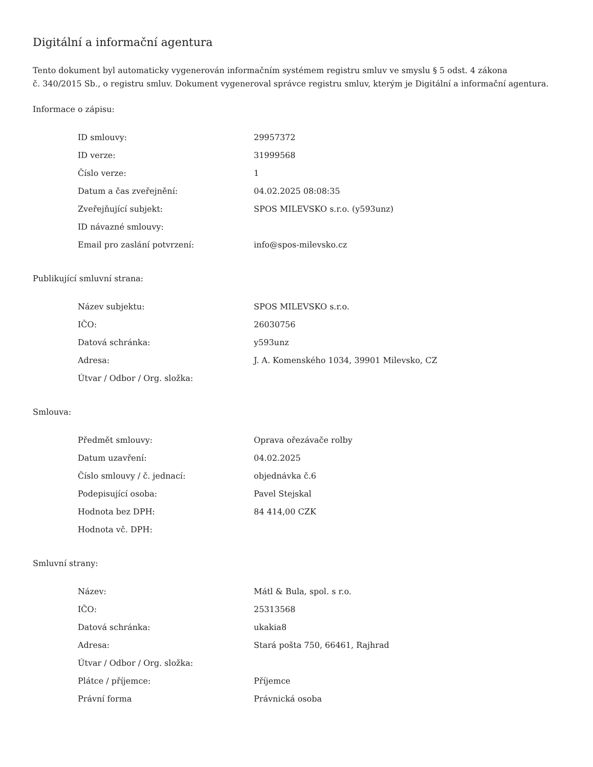Digitální a informační agentura
Tento dokument byl automaticky vygenerován informačním systémem registru smluv ve smyslu § 5 odst. 4 zákona
č. 340/2015 Sb., o registru smluv. Dokument vygeneroval správce registru smluv, kterým je Digitální a informační agentura.
Informace o zápisu:
| ID smlouvy: | 29957372 |
| ID verze: | 31999568 |
| Číslo verze: | 1 |
| Datum a čas zveřejnění: | 04.02.2025 08:08:35 |
| Zveřejňující subjekt: | SPOS MILEVSKO s.r.o. (y593unz) |
| ID návazné smlouvy: | |
| Email pro zaslání potvrzení: | info@spos-milevsko.cz |
Publikující smluvní strana:
| Název subjektu: | SPOS MILEVSKO s.r.o. |
| IČO: | 26030756 |
| Datová schránka: | y593unz |
| Adresa: | J. A. Komenského 1034, 39901 Milevsko, CZ |
| Útvar / Odbor / Org. složka: | |
Smlouva:
| Předmět smlouvy: | Oprava ořezávače rolby |
| Datum uzavření: | 04.02.2025 |
| Číslo smlouvy / č. jednací: | objednávka č.6 |
| Podepisující osoba: | Pavel Stejskal |
| Hodnota bez DPH: | 84 414,00 CZK |
| Hodnota vč. DPH: | |
Smluvní strany:
| Název: | Mátl & Bula, spol. s r.o. |
| IČO: | 25313568 |
| Datová schránka: | ukakia8 |
| Adresa: | Stará pošta 750, 66461, Rajhrad |
| Útvar / Odbor / Org. složka: | |
| Plátce / příjemce: | Příjemce |
| Právní forma | Právnická osoba |